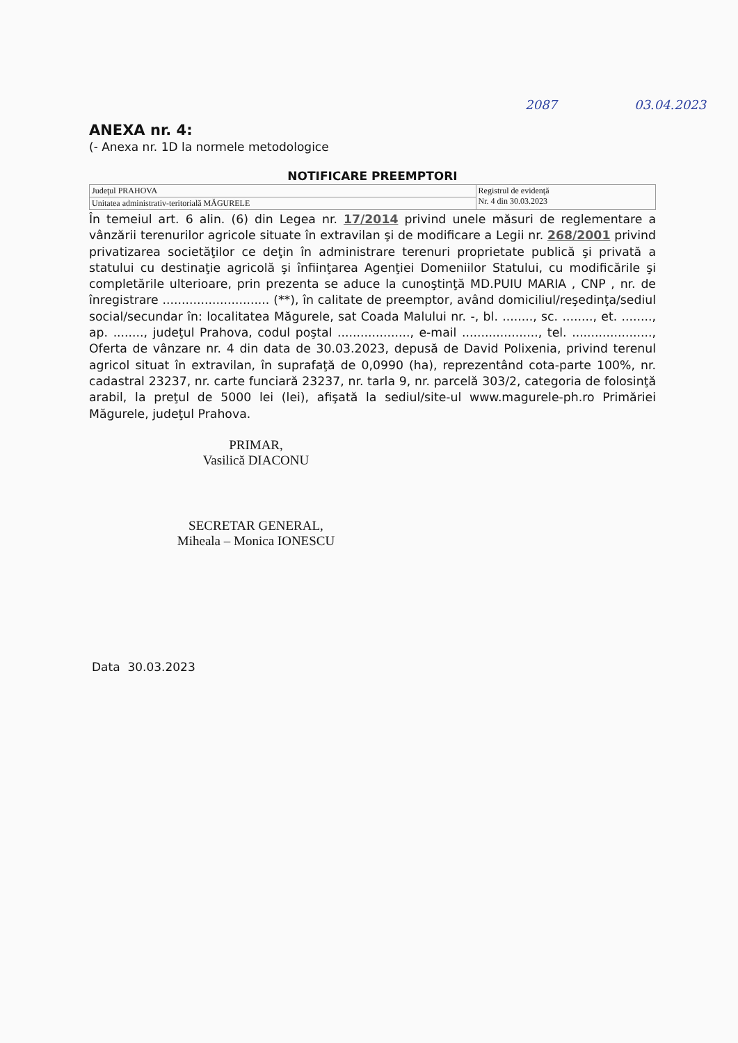2087 03.04.2023
ANEXA nr. 4:
(- Anexa nr. 1D la normele metodologice
NOTIFICARE PREEMPTORI
| Judeţul PRAHOVA | Registrul de evidenţă Nr. 4 din 30.03.2023 |
| Unitatea administrativ-teritorială MĂGURELE | |
În temeiul art. 6 alin. (6) din Legea nr. 17/2014 privind unele măsuri de reglementare a vânzării terenurilor agricole situate în extravilan şi de modificare a Legii nr. 268/2001 privind privatizarea societăţilor ce deţin în administrare terenuri proprietate publică şi privată a statului cu destinaţie agricolă şi înfiinţarea Agenţiei Domeniilor Statului, cu modificările şi completările ulterioare, prin prezenta se aduce la cunoştinţă MD.PUIU MARIA , CNP , nr. de înregistrare ............................ (**), în calitate de preemptor, având domiciliul/reşedinţa/sediul social/secundar în: localitatea Măgurele, sat Coada Malului nr. -, bl. ........, sc. ........, et. ........, ap. ........, judeţul Prahova, codul poştal ..................., e-mail ...................., tel. ....................., Oferta de vânzare nr. 4 din data de 30.03.2023, depusă de David Polixenia, privind terenul agricol situat în extravilan, în suprafaţă de 0,0990 (ha), reprezentând cota-parte 100%, nr. cadastral 23237, nr. carte funciară 23237, nr. tarla 9, nr. parcelă 303/2, categoria de folosinţă arabil, la preţul de 5000 lei (lei), afişată la sediul/site-ul www.magurele-ph.ro Primăriei Măgurele, judeţul Prahova.
PRIMAR,
Vasilică DIACONU
SECRETAR GENERAL,
Miheala – Monica IONESCU
Data 30.03.2023